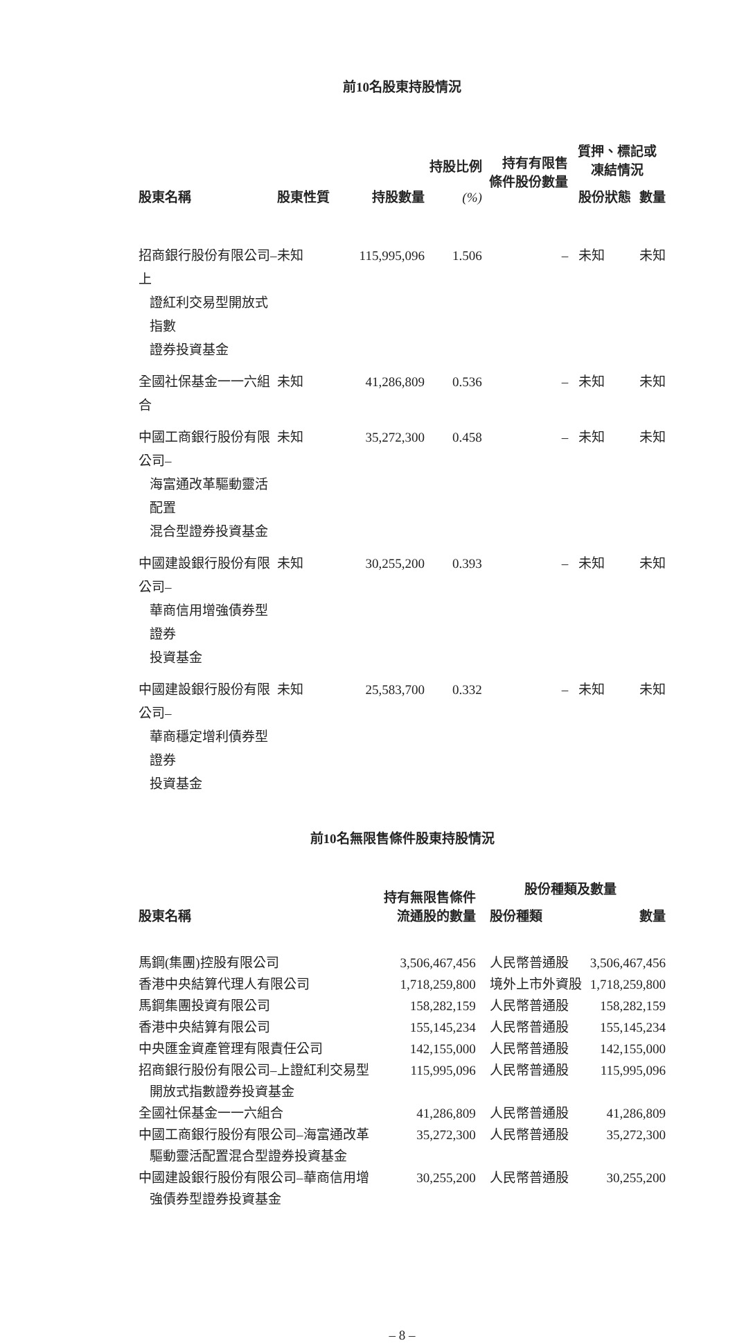前10名股東持股情況
| 股東名稱 | 股東性質 | 持股數量 | 持股比例 (%) | 持有有限售 條件股份數量 | 質押、標記或 凍結情況 | |
| --- | --- | --- | --- | --- | --- | --- |
| | | | | | 股份狀態 | 數量 |
| 招商銀行股份有限公司–上 證紅利交易型開放式指數 證券投資基金 | 未知 | 115,995,096 | 1.506 | – | 未知 | 未知 |
| 全國社保基金一一六組合 | 未知 | 41,286,809 | 0.536 | – | 未知 | 未知 |
| 中國工商銀行股份有限公司– 海富通改革驅動靈活配置 混合型證券投資基金 | 未知 | 35,272,300 | 0.458 | – | 未知 | 未知 |
| 中國建設銀行股份有限公司– 華商信用增強債券型證券 投資基金 | 未知 | 30,255,200 | 0.393 | – | 未知 | 未知 |
| 中國建設銀行股份有限公司– 華商穩定增利債券型證券 投資基金 | 未知 | 25,583,700 | 0.332 | – | 未知 | 未知 |
前10名無限售條件股東持股情況
| 股東名稱 | 持有無限售條件 流通股的數量 | 股份種類及數量 | |
| --- | --- | --- | --- |
| | | 股份種類 | 數量 |
| 馬鋼(集團)控股有限公司 | 3,506,467,456 | 人民幣普通股 | 3,506,467,456 |
| 香港中央結算代理人有限公司 | 1,718,259,800 | 境外上市外資股 | 1,718,259,800 |
| 馬鋼集團投資有限公司 | 158,282,159 | 人民幣普通股 | 158,282,159 |
| 香港中央結算有限公司 | 155,145,234 | 人民幣普通股 | 155,145,234 |
| 中央匯金資產管理有限責任公司 | 142,155,000 | 人民幣普通股 | 142,155,000 |
| 招商銀行股份有限公司–上證紅利交易型 開放式指數證券投資基金 | 115,995,096 | 人民幣普通股 | 115,995,096 |
| 全國社保基金一一六組合 | 41,286,809 | 人民幣普通股 | 41,286,809 |
| 中國工商銀行股份有限公司–海富通改革 驅動靈活配置混合型證券投資基金 | 35,272,300 | 人民幣普通股 | 35,272,300 |
| 中國建設銀行股份有限公司–華商信用增 強債券型證券投資基金 | 30,255,200 | 人民幣普通股 | 30,255,200 |
– 8 –